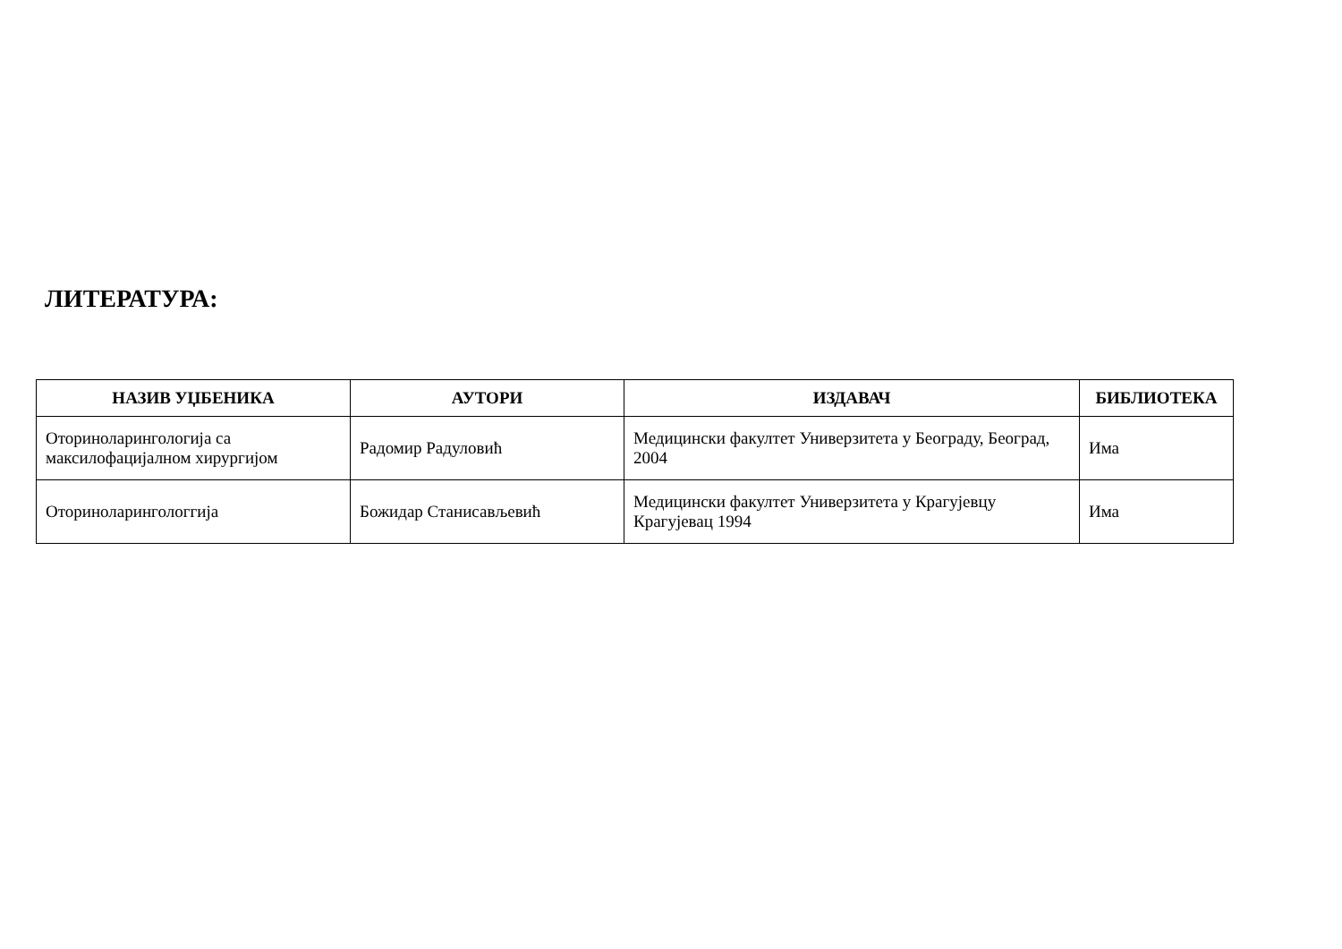ЛИТЕРАТУРА:
| НАЗИВ УЏБЕНИКА | АУТОРИ | ИЗДАВАЧ | БИБЛИОТЕКА |
| --- | --- | --- | --- |
| Оториноларингологија са максилофацијалном хирургијом | Радомир Радуловић | Медицински факултет Универзитета у Београду, Београд, 2004 | Има |
| Оториноларингологгија | Божидар Станисављевић | Медицински факултет Универзитета у Крагујевцу Крагујевац 1994 | Има |